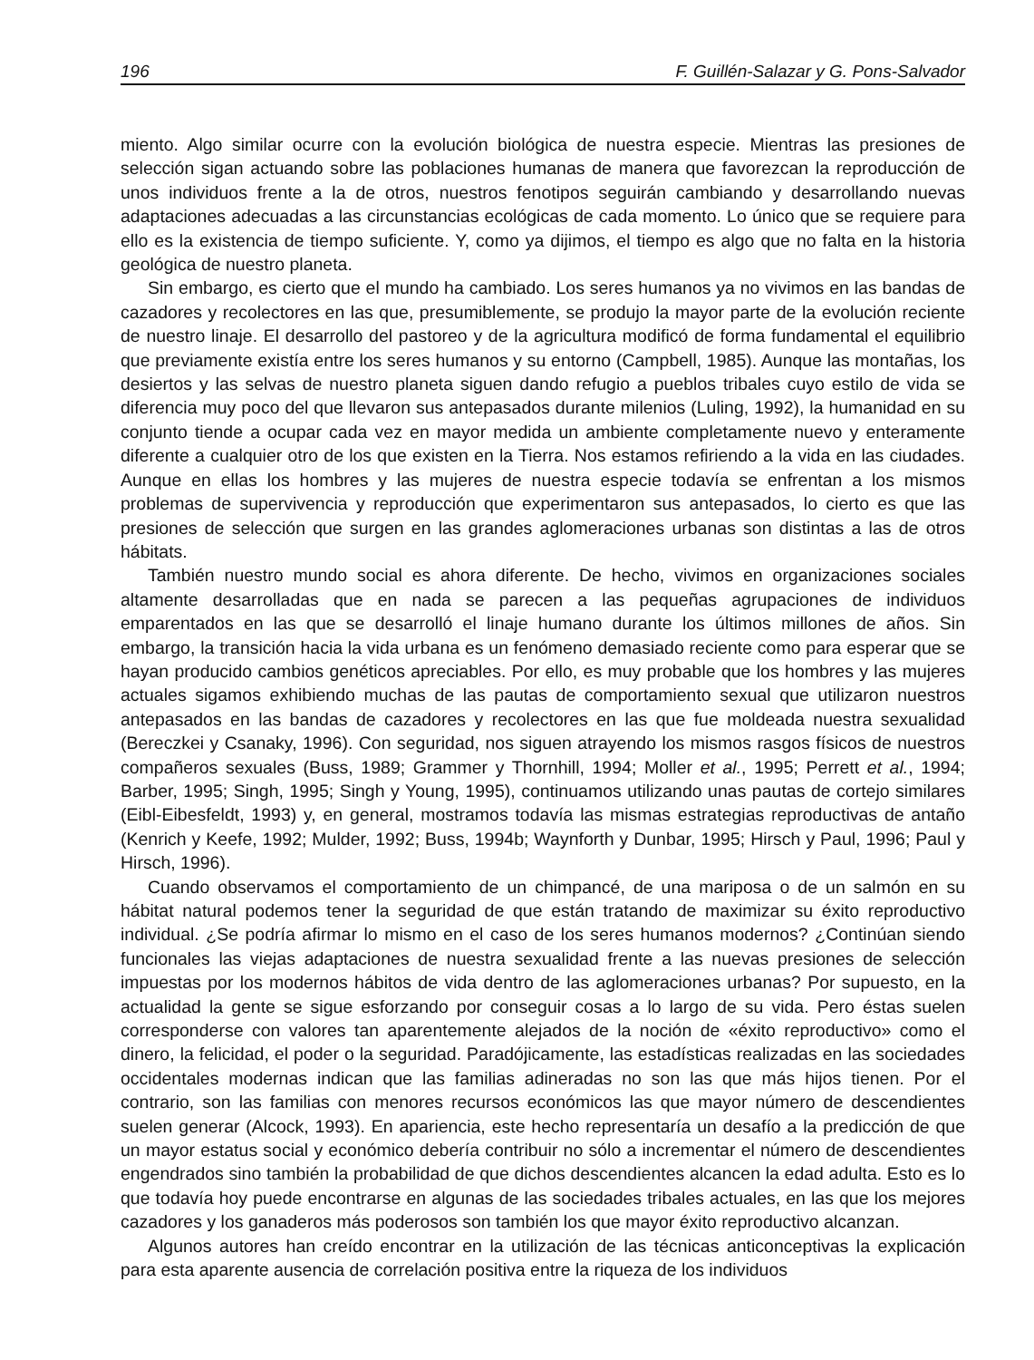196 F. Guillén-Salazar y G. Pons-Salvador
miento. Algo similar ocurre con la evolución biológica de nuestra especie. Mientras las presiones de selección sigan actuando sobre las poblaciones humanas de manera que favorezcan la reproducción de unos individuos frente a la de otros, nuestros fenotipos seguirán cambiando y desarrollando nuevas adaptaciones adecuadas a las circunstancias ecológicas de cada momento. Lo único que se requiere para ello es la existencia de tiempo suficiente. Y, como ya dijimos, el tiempo es algo que no falta en la historia geológica de nuestro planeta.
Sin embargo, es cierto que el mundo ha cambiado. Los seres humanos ya no vivimos en las bandas de cazadores y recolectores en las que, presumiblemente, se produjo la mayor parte de la evolución reciente de nuestro linaje. El desarrollo del pastoreo y de la agricultura modificó de forma fundamental el equilibrio que previamente existía entre los seres humanos y su entorno (Campbell, 1985). Aunque las montañas, los desiertos y las selvas de nuestro planeta siguen dando refugio a pueblos tribales cuyo estilo de vida se diferencia muy poco del que llevaron sus antepasados durante milenios (Luling, 1992), la humanidad en su conjunto tiende a ocupar cada vez en mayor medida un ambiente completamente nuevo y enteramente diferente a cualquier otro de los que existen en la Tierra. Nos estamos refiriendo a la vida en las ciudades. Aunque en ellas los hombres y las mujeres de nuestra especie todavía se enfrentan a los mismos problemas de supervivencia y reproducción que experimentaron sus antepasados, lo cierto es que las presiones de selección que surgen en las grandes aglomeraciones urbanas son distintas a las de otros hábitats.
También nuestro mundo social es ahora diferente. De hecho, vivimos en organizaciones sociales altamente desarrolladas que en nada se parecen a las pequeñas agrupaciones de individuos emparentados en las que se desarrolló el linaje humano durante los últimos millones de años. Sin embargo, la transición hacia la vida urbana es un fenómeno demasiado reciente como para esperar que se hayan producido cambios genéticos apreciables. Por ello, es muy probable que los hombres y las mujeres actuales sigamos exhibiendo muchas de las pautas de comportamiento sexual que utilizaron nuestros antepasados en las bandas de cazadores y recolectores en las que fue moldeada nuestra sexualidad (Bereczkei y Csanaky, 1996). Con seguridad, nos siguen atrayendo los mismos rasgos físicos de nuestros compañeros sexuales (Buss, 1989; Grammer y Thornhill, 1994; Moller et al., 1995; Perrett et al., 1994; Barber, 1995; Singh, 1995; Singh y Young, 1995), continuamos utilizando unas pautas de cortejo similares (Eibl-Eibesfeldt, 1993) y, en general, mostramos todavía las mismas estrategias reproductivas de antaño (Kenrich y Keefe, 1992; Mulder, 1992; Buss, 1994b; Waynforth y Dunbar, 1995; Hirsch y Paul, 1996; Paul y Hirsch, 1996).
Cuando observamos el comportamiento de un chimpancé, de una mariposa o de un salmón en su hábitat natural podemos tener la seguridad de que están tratando de maximizar su éxito reproductivo individual. ¿Se podría afirmar lo mismo en el caso de los seres humanos modernos? ¿Continúan siendo funcionales las viejas adaptaciones de nuestra sexualidad frente a las nuevas presiones de selección impuestas por los modernos hábitos de vida dentro de las aglomeraciones urbanas? Por supuesto, en la actualidad la gente se sigue esforzando por conseguir cosas a lo largo de su vida. Pero éstas suelen corresponderse con valores tan aparentemente alejados de la noción de «éxito reproductivo» como el dinero, la felicidad, el poder o la seguridad. Paradójicamente, las estadísticas realizadas en las sociedades occidentales modernas indican que las familias adineradas no son las que más hijos tienen. Por el contrario, son las familias con menores recursos económicos las que mayor número de descendientes suelen generar (Alcock, 1993). En apariencia, este hecho representaría un desafío a la predicción de que un mayor estatus social y económico debería contribuir no sólo a incrementar el número de descendientes engendrados sino también la probabilidad de que dichos descendientes alcancen la edad adulta. Esto es lo que todavía hoy puede encontrarse en algunas de las sociedades tribales actuales, en las que los mejores cazadores y los ganaderos más poderosos son también los que mayor éxito reproductivo alcanzan.
Algunos autores han creído encontrar en la utilización de las técnicas anticonceptivas la explicación para esta aparente ausencia de correlación positiva entre la riqueza de los individuos